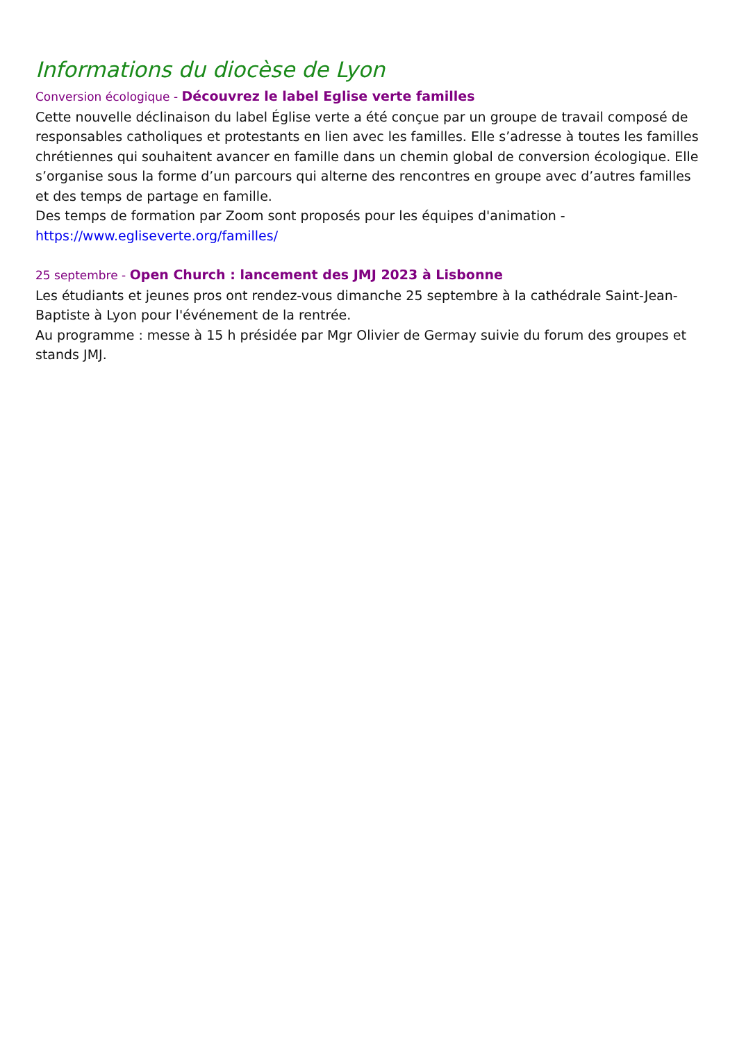Informations du diocèse de Lyon
Conversion écologique - Découvrez le label Eglise verte familles
Cette nouvelle déclinaison du label Église verte a été conçue par un groupe de travail composé de responsables catholiques et protestants en lien avec les familles. Elle s’adresse à toutes les familles chrétiennes qui souhaitent avancer en famille dans un chemin global de conversion écologique. Elle s’organise sous la forme d’un parcours qui alterne des rencontres en groupe avec d’autres familles et des temps de partage en famille.
Des temps de formation par Zoom sont proposés pour les équipes d'animation -
https://www.egliseverte.org/familles/
25 septembre - Open Church : lancement des JMJ 2023 à Lisbonne
Les étudiants et jeunes pros ont rendez-vous dimanche 25 septembre à la cathédrale Saint-Jean-Baptiste à Lyon pour l'événement de la rentrée.
Au programme : messe à 15 h présidée par Mgr Olivier de Germay suivie du forum des groupes et stands JMJ.